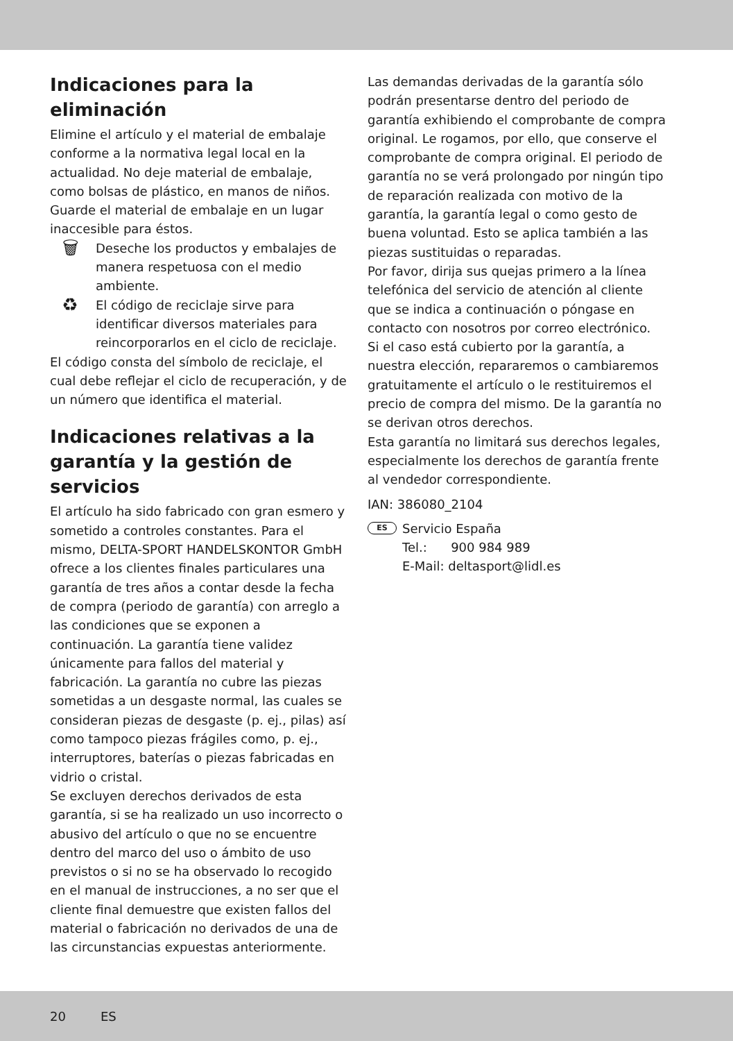Indicaciones para la eliminación
Elimine el artículo y el material de embalaje conforme a la normativa legal local en la actualidad. No deje material de embalaje, como bolsas de plástico, en manos de niños. Guarde el material de embalaje en un lugar inaccesible para éstos.
🗑
Deseche los productos y embalajes de manera respetuosa con el medio ambiente.
♻
El código de reciclaje sirve para identificar diversos materiales para reincorporarlos en el ciclo de reciclaje.
El código consta del símbolo de reciclaje, el cual debe reflejar el ciclo de recuperación, y de un número que identifica el material.
Indicaciones relativas a la garantía y la gestión de servicios
El artículo ha sido fabricado con gran esmero y sometido a controles constantes. Para el mismo, DELTA-SPORT HANDELSKONTOR GmbH ofrece a los clientes finales particulares una garantía de tres años a contar desde la fecha de compra (periodo de garantía) con arreglo a las condiciones que se exponen a continuación. La garantía tiene validez únicamente para fallos del material y fabricación. La garantía no cubre las piezas sometidas a un desgaste normal, las cuales se consideran piezas de desgaste (p. ej., pilas) así como tampoco piezas frágiles como, p. ej., interruptores, baterías o piezas fabricadas en vidrio o cristal.
Se excluyen derechos derivados de esta garantía, si se ha realizado un uso incorrecto o abusivo del artículo o que no se encuentre dentro del marco del uso o ámbito de uso previstos o si no se ha observado lo recogido en el manual de instrucciones, a no ser que el cliente final demuestre que existen fallos del material o fabricación no derivados de una de las circunstancias expuestas anteriormente.
Las demandas derivadas de la garantía sólo podrán presentarse dentro del periodo de garantía exhibiendo el comprobante de compra original. Le rogamos, por ello, que conserve el comprobante de compra original. El periodo de garantía no se verá prolongado por ningún tipo de reparación realizada con motivo de la garantía, la garantía legal o como gesto de buena voluntad. Esto se aplica también a las piezas sustituidas o reparadas.
Por favor, dirija sus quejas primero a la línea telefónica del servicio de atención al cliente que se indica a continuación o póngase en contacto con nosotros por correo electrónico. Si el caso está cubierto por la garantía, a nuestra elección, repararemos o cambiaremos gratuitamente el artículo o le restituiremos el precio de compra del mismo. De la garantía no se derivan otros derechos.
Esta garantía no limitará sus derechos legales, especialmente los derechos de garantía frente al vendedor correspondiente.
IAN: 386080_2104
ES
Servicio España
Tel.: 900 984 989
E-Mail: deltasport@lidl.es
20 ES